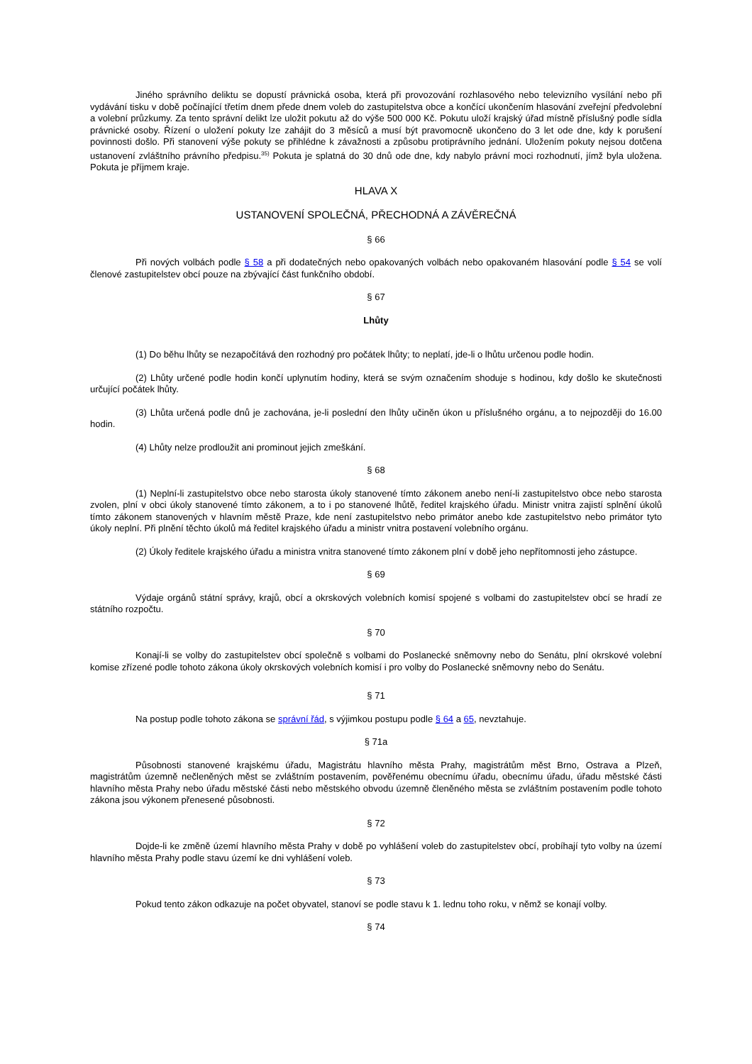Jiného správního deliktu se dopustí právnická osoba, která při provozování rozhlasového nebo televizního vysílání nebo při vydávání tisku v době počínající třetím dnem přede dnem voleb do zastupitelstva obce a končící ukončením hlasování zveřejní předvolební a volební průzkumy. Za tento správní delikt lze uložit pokutu až do výše 500 000 Kč. Pokutu uloží krajský úřad místně příslušný podle sídla právnické osoby. Řízení o uložení pokuty lze zahájit do 3 měsíců a musí být pravomocně ukončeno do 3 let ode dne, kdy k porušení povinnosti došlo. Při stanovení výše pokuty se přihlédne k závažnosti a způsobu protiprávního jednání. Uložením pokuty nejsou dotčena ustanovení zvláštního právního předpisu.<sup>35)</sup> Pokuta je splatná do 30 dnů ode dne, kdy nabylo právní moci rozhodnutí, jímž byla uložena. Pokuta je příjmem kraje.
HLAVA X
USTANOVENÍ SPOLEČNÁ, PŘECHODNÁ A ZÁVĚREČNÁ
§ 66
Při nových volbách podle § 58 a při dodatečných nebo opakovaných volbách nebo opakovaném hlasování podle § 54 se volí členové zastupitelstev obcí pouze na zbývající část funkčního období.
§ 67
Lhůty
(1) Do běhu lhůty se nezapočítává den rozhodný pro počátek lhůty; to neplatí, jde-li o lhůtu určenou podle hodin.
(2) Lhůty určené podle hodin končí uplynutím hodiny, která se svým označením shoduje s hodinou, kdy došlo ke skutečnosti určující počátek lhůty.
(3) Lhůta určená podle dnů je zachována, je-li poslední den lhůty učiněn úkon u příslušného orgánu, a to nejpozději do 16.00 hodin.
(4) Lhůty nelze prodloužit ani prominout jejich zmeškání.
§ 68
(1) Neplní-li zastupitelstvo obce nebo starosta úkoly stanovené tímto zákonem anebo není-li zastupitelstvo obce nebo starosta zvolen, plní v obci úkoly stanovené tímto zákonem, a to i po stanovené lhůtě, ředitel krajského úřadu. Ministr vnitra zajistí splnění úkolů tímto zákonem stanovených v hlavním městě Praze, kde není zastupitelstvo nebo primátor anebo kde zastupitelstvo nebo primátor tyto úkoly neplní. Při plnění těchto úkolů má ředitel krajského úřadu a ministr vnitra postavení volebního orgánu.
(2) Úkoly ředitele krajského úřadu a ministra vnitra stanovené tímto zákonem plní v době jeho nepřítomnosti jeho zástupce.
§ 69
Výdaje orgánů státní správy, krajů, obcí a okrskových volebních komisí spojené s volbami do zastupitelstev obcí se hradí ze státního rozpočtu.
§ 70
Konají-li se volby do zastupitelstev obcí společně s volbami do Poslanecké sněmovny nebo do Senátu, plní okrskové volební komise zřízené podle tohoto zákona úkoly okrskových volebních komisí i pro volby do Poslanecké sněmovny nebo do Senátu.
§ 71
Na postup podle tohoto zákona se správní řád, s výjimkou postupu podle § 64 a 65, nevztahuje.
§ 71a
Působnosti stanovené krajskému úřadu, Magistrátu hlavního města Prahy, magistrátům měst Brno, Ostrava a Plzeň, magistrátům územně nečleněných měst se zvláštním postavením, pověřenému obecnímu úřadu, obecnímu úřadu, úřadu městské části hlavního města Prahy nebo úřadu městské části nebo městského obvodu územně členěného města se zvláštním postavením podle tohoto zákona jsou výkonem přenesené působnosti.
§ 72
Dojde-li ke změně území hlavního města Prahy v době po vyhlášení voleb do zastupitelstev obcí, probíhají tyto volby na území hlavního města Prahy podle stavu území ke dni vyhlášení voleb.
§ 73
Pokud tento zákon odkazuje na počet obyvatel, stanoví se podle stavu k 1. lednu toho roku, v němž se konají volby.
§ 74